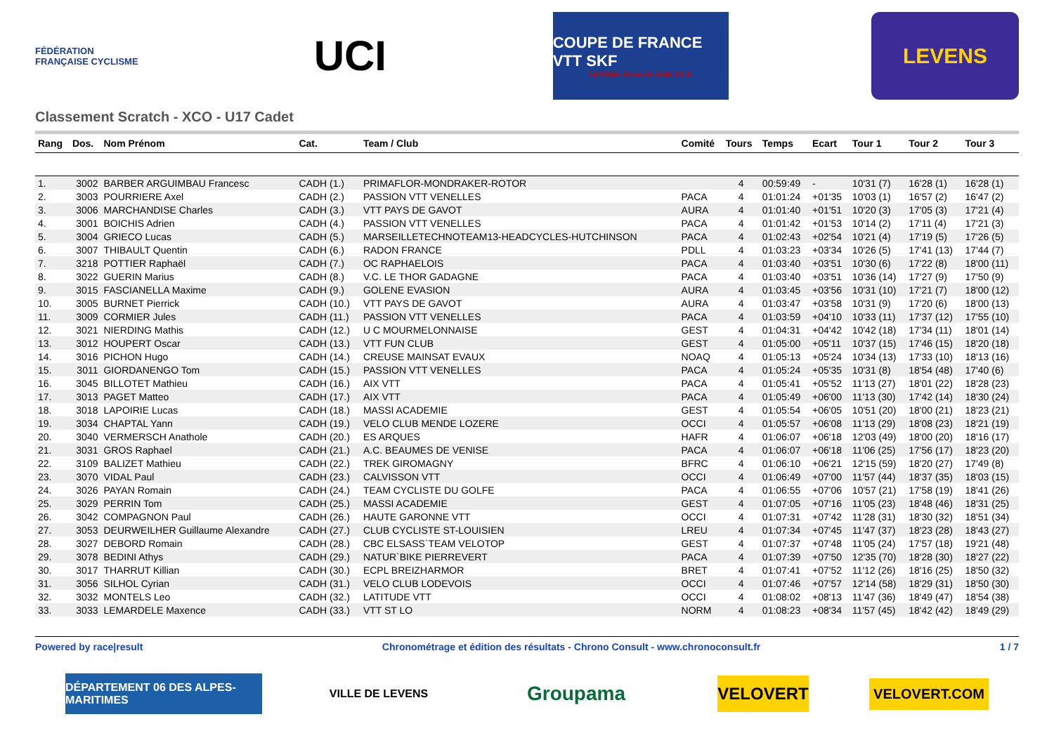FÉDÉRATION FRANÇAISE CYCLISME
UCI
COUPE DE FRANCE VTT SKF
LEVENS 28 au 30 JUIN 2019
LEVENS
Classement Scratch - XCO - U17 Cadet
| Rang | Dos. | Nom Prénom | Cat. | Team / Club | Comité | Tours | Temps | Ecart | Tour 1 | Tour 2 | Tour 3 |
| --- | --- | --- | --- | --- | --- | --- | --- | --- | --- | --- | --- |
| 1. | 3002 | BARBER ARGUIMBAU Francesc | CADH (1.) | PRIMAFLOR-MONDRAKER-ROTOR | | 4 | 00:59:49 | - | 10'31 (7) | 16'28 (1) | 16'28 (1) |
| 2. | 3003 | POURRIERE Axel | CADH (2.) | PASSION VTT VENELLES | PACA | 4 | 01:01:24 | +01'35 | 10'03 (1) | 16'57 (2) | 16'47 (2) |
| 3. | 3006 | MARCHANDISE Charles | CADH (3.) | VTT PAYS DE GAVOT | AURA | 4 | 01:01:40 | +01'51 | 10'20 (3) | 17'05 (3) | 17'21 (4) |
| 4. | 3001 | BOICHIS Adrien | CADH (4.) | PASSION VTT VENELLES | PACA | 4 | 01:01:42 | +01'53 | 10'14 (2) | 17'11 (4) | 17'21 (3) |
| 5. | 3004 | GRIECO Lucas | CADH (5.) | MARSEILLETECHNOTEAM13-HEADCYCLES-HUTCHINSON | PACA | 4 | 01:02:43 | +02'54 | 10'21 (4) | 17'19 (5) | 17'26 (5) |
| 6. | 3007 | THIBAULT Quentin | CADH (6.) | RADON FRANCE | PDLL | 4 | 01:03:23 | +03'34 | 10'26 (5) | 17'41 (13) | 17'44 (7) |
| 7. | 3218 | POTTIER Raphaël | CADH (7.) | OC RAPHAELOIS | PACA | 4 | 01:03:40 | +03'51 | 10'30 (6) | 17'22 (8) | 18'00 (11) |
| 8. | 3022 | GUERIN Marius | CADH (8.) | V.C. LE THOR GADAGNE | PACA | 4 | 01:03:40 | +03'51 | 10'36 (14) | 17'27 (9) | 17'50 (9) |
| 9. | 3015 | FASCIANELLA Maxime | CADH (9.) | GOLENE EVASION | AURA | 4 | 01:03:45 | +03'56 | 10'31 (10) | 17'21 (7) | 18'00 (12) |
| 10. | 3005 | BURNET Pierrick | CADH (10.) | VTT PAYS DE GAVOT | AURA | 4 | 01:03:47 | +03'58 | 10'31 (9) | 17'20 (6) | 18'00 (13) |
| 11. | 3009 | CORMIER Jules | CADH (11.) | PASSION VTT VENELLES | PACA | 4 | 01:03:59 | +04'10 | 10'33 (11) | 17'37 (12) | 17'55 (10) |
| 12. | 3021 | NIERDING Mathis | CADH (12.) | U C MOURMELONNAISE | GEST | 4 | 01:04:31 | +04'42 | 10'42 (18) | 17'34 (11) | 18'01 (14) |
| 13. | 3012 | HOUPERT Oscar | CADH (13.) | VTT FUN CLUB | GEST | 4 | 01:05:00 | +05'11 | 10'37 (15) | 17'46 (15) | 18'20 (18) |
| 14. | 3016 | PICHON Hugo | CADH (14.) | CREUSE MAINSAT EVAUX | NOAQ | 4 | 01:05:13 | +05'24 | 10'34 (13) | 17'33 (10) | 18'13 (16) |
| 15. | 3011 | GIORDANENGO Tom | CADH (15.) | PASSION VTT VENELLES | PACA | 4 | 01:05:24 | +05'35 | 10'31 (8) | 18'54 (48) | 17'40 (6) |
| 16. | 3045 | BILLOTET Mathieu | CADH (16.) | AIX VTT | PACA | 4 | 01:05:41 | +05'52 | 11'13 (27) | 18'01 (22) | 18'28 (23) |
| 17. | 3013 | PAGET Matteo | CADH (17.) | AIX VTT | PACA | 4 | 01:05:49 | +06'00 | 11'13 (30) | 17'42 (14) | 18'30 (24) |
| 18. | 3018 | LAPOIRIE Lucas | CADH (18.) | MASSI ACADEMIE | GEST | 4 | 01:05:54 | +06'05 | 10'51 (20) | 18'00 (21) | 18'23 (21) |
| 19. | 3034 | CHAPTAL Yann | CADH (19.) | VELO CLUB MENDE LOZERE | OCCI | 4 | 01:05:57 | +06'08 | 11'13 (29) | 18'08 (23) | 18'21 (19) |
| 20. | 3040 | VERMERSCH Anathole | CADH (20.) | ES ARQUES | HAFR | 4 | 01:06:07 | +06'18 | 12'03 (49) | 18'00 (20) | 18'16 (17) |
| 21. | 3031 | GROS Raphael | CADH (21.) | A.C. BEAUMES DE VENISE | PACA | 4 | 01:06:07 | +06'18 | 11'06 (25) | 17'56 (17) | 18'23 (20) |
| 22. | 3109 | BALIZET Mathieu | CADH (22.) | TREK GIROMAGNY | BFRC | 4 | 01:06:10 | +06'21 | 12'15 (59) | 18'20 (27) | 17'49 (8) |
| 23. | 3070 | VIDAL Paul | CADH (23.) | CALVISSON VTT | OCCI | 4 | 01:06:49 | +07'00 | 11'57 (44) | 18'37 (35) | 18'03 (15) |
| 24. | 3026 | PAYAN Romain | CADH (24.) | TEAM CYCLISTE DU GOLFE | PACA | 4 | 01:06:55 | +07'06 | 10'57 (21) | 17'58 (19) | 18'41 (26) |
| 25. | 3029 | PERRIN Tom | CADH (25.) | MASSI ACADEMIE | GEST | 4 | 01:07:05 | +07'16 | 11'05 (23) | 18'48 (46) | 18'31 (25) |
| 26. | 3042 | COMPAGNON Paul | CADH (26.) | HAUTE GARONNE VTT | OCCI | 4 | 01:07:31 | +07'42 | 11'28 (31) | 18'30 (32) | 18'51 (34) |
| 27. | 3053 | DEURWEILHER Guillaume Alexandre | CADH (27.) | CLUB CYCLISTE ST-LOUISIEN | LREU | 4 | 01:07:34 | +07'45 | 11'47 (37) | 18'23 (28) | 18'43 (27) |
| 28. | 3027 | DEBORD Romain | CADH (28.) | CBC ELSASS`TEAM VELOTOP | GEST | 4 | 01:07:37 | +07'48 | 11'05 (24) | 17'57 (18) | 19'21 (48) |
| 29. | 3078 | BEDINI Athys | CADH (29.) | NATUR`BIKE PIERREVERT | PACA | 4 | 01:07:39 | +07'50 | 12'35 (70) | 18'28 (30) | 18'27 (22) |
| 30. | 3017 | THARRUT Killian | CADH (30.) | ECPL BREIZHARMOR | BRET | 4 | 01:07:41 | +07'52 | 11'12 (26) | 18'16 (25) | 18'50 (32) |
| 31. | 3056 | SILHOL Cyrian | CADH (31.) | VELO CLUB LODEVOIS | OCCI | 4 | 01:07:46 | +07'57 | 12'14 (58) | 18'29 (31) | 18'50 (30) |
| 32. | 3032 | MONTELS Leo | CADH (32.) | LATITUDE VTT | OCCI | 4 | 01:08:02 | +08'13 | 11'47 (36) | 18'49 (47) | 18'54 (38) |
| 33. | 3033 | LEMARDELE Maxence | CADH (33.) | VTT ST LO | NORM | 4 | 01:08:23 | +08'34 | 11'57 (45) | 18'42 (42) | 18'49 (29) |
Powered by race|result Chronométrage et édition des résultats - Chrono Consult - www.chronoconsult.fr 1 / 7
DÉPARTEMENT 06 DES ALPES-MARITIMES
VILLE DE LEVENS
Groupama
VELOVERT
VELOVERT.COM